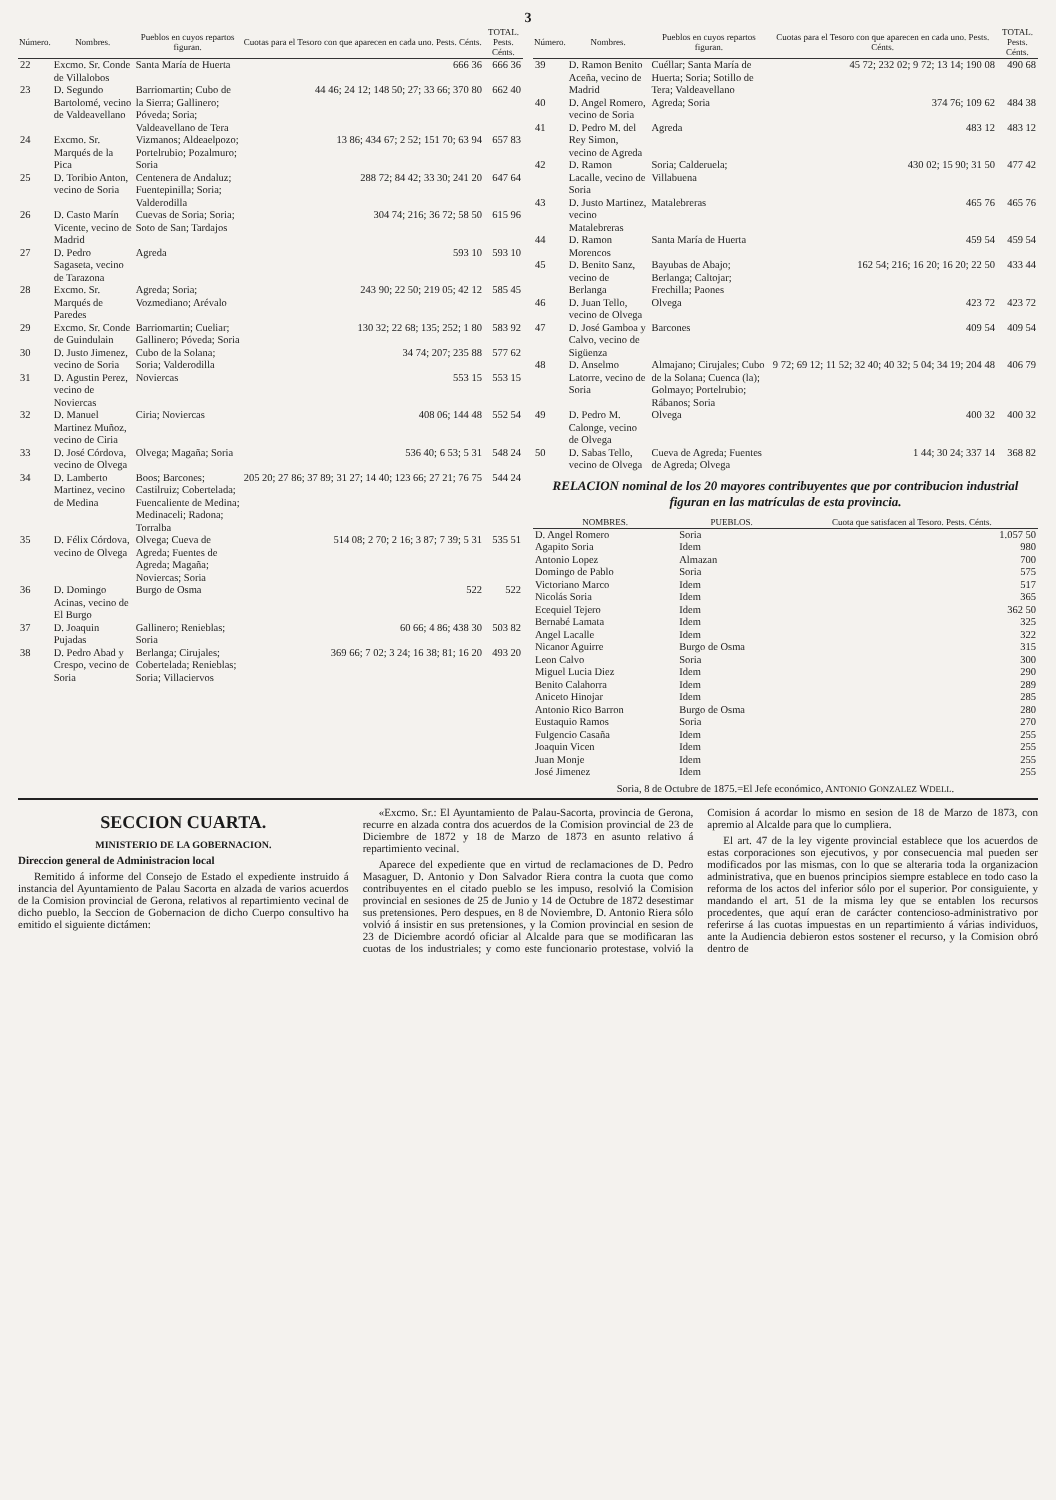3
| Número. | Nombres. | Pueblos en cuyos repartos figuran. | Cuotas para el Tesoro con que aparecen en cada uno. Pests. Cénts. | TOTAL. Pests. Cénts. |
| --- | --- | --- | --- | --- |
| 22 | Excmo. Sr. Conde de Villalobos | Santa María de Huerta | 666 36 | 666 36 |
| 23 | D. Segundo Bartolomé, vecino de Valdeavellano | Barriomartin; Cubo de la Sierra; Gallinero; Póveda; Soria; Valdeavellano de Tera | 44 46; 24 12; 148 50; 27; 33 66; 370 80 | 662 40 |
| 24 | Excmo. Sr. Marqués de la Pica | Vizmanos; Aldeaelpozo; Portelrubio; Pozalmuro; Soria | 13 86; 434 67; 2 52; 151 70; 63 94 | 657 83 |
| 25 | D. Toribio Anton, vecino de Soria | Centenera de Andaluz; Fuentepinilla; Soria; Valderodilla | 288 72; 84 42; 33 30; 241 20 | 647 64 |
| 26 | D. Casto Marín Vicente, vecino de Madrid | Cuevas de Soria; Soria; Soto de San; Tardajos | 304 74; 216; 36 72; 58 50 | 615 96 |
| 27 | D. Pedro Sagaseta, vecino de Tarazona | Agreda | 593 10 | 593 10 |
| 28 | Excmo. Sr. Marqués de Paredes | Agreda; Soria; Vozmediano; Arévalo | 243 90; 22 50; 219 05; 42 12 | 585 45 |
| 29 | Excmo. Sr. Conde de Guindulain | Barriomartin; Cueliar; Gallinero; Póveda; Soria | 130 32; 22 68; 135; 252; 1 80 | 583 92 |
| 30 | D. Justo Jimenez, vecino de Soria | Cubo de la Solana; Soria; Valderodilla | 34 74; 207; 235 88 | 577 62 |
| 31 | D. Agustin Perez, vecino de Noviercas | Noviercas | 553 15 | 553 15 |
| 32 | D. Manuel Martinez Muñoz, vecino de Ciria | Ciria; Noviercas | 408 06; 144 48 | 552 54 |
| 33 | D. José Córdova, vecino de Olvega | Olvega; Magaña; Soria | 536 40; 6 53; 5 31 | 548 24 |
| 34 | D. Lamberto Martinez, vecino de Medina | Boos; Barcones; Castilruiz; Cobertelada; Fuencaliente de Medina; Medinaceli; Radona; Torralba | 205 20; 27 86; 37 89; 31 27; 14 40; 123 66; 27 21; 76 75 | 544 24 |
| 35 | D. Félix Córdova, vecino de Olvega | Olvega; Cueva de Agreda; Fuentes de Agreda; Magaña; Noviercas; Soria | 514 08; 2 70; 2 16; 3 87; 7 39; 5 31 | 535 51 |
| 36 | D. Domingo Acinas, vecino de El Burgo | Burgo de Osma | 522 | 522 |
| 37 | D. Joaquin Pujadas | Gallinero; Renieblas; Soria | 60 66; 4 86; 438 30 | 503 82 |
| 38 | D. Pedro Abad y Crespo, vecino de Soria | Berlanga; Cirujales; Cobertelada; Renieblas; Soria; Villaciervos | 369 66; 7 02; 3 24; 16 38; 81; 16 20 | 493 20 |
| Número. | Nombres. | Pueblos en cuyos repartos figuran. | Cuotas para el Tesoro con que aparecen en cada uno. Pests. Cénts. | TOTAL. Pests. Cénts. |
| --- | --- | --- | --- | --- |
| 39 | D. Ramon Benito Aceña, vecino de Madrid | Cuéllar; Santa María de Huerta; Soria; Sotillo de Tera; Valdeavellano | 45 72; 232 02; 9 72; 13 14; 190 08 | 490 68 |
| 40 | D. Angel Romero, vecino de Soria | Agreda; Soria | 374 76; 109 62 | 484 38 |
| 41 | D. Pedro M. del Rey Simon, vecino de Agreda | Agreda | 483 12 | 483 12 |
| 42 | D. Ramon Lacalle, vecino de Soria | Soria; Calderuela; Villabuena | 430 02; 15 90; 31 50 | 477 42 |
| 43 | D. Justo Martinez, vecino Matalebreras | Matalebreras | 465 76 | 465 76 |
| 44 | D. Ramon Morencos | Santa María de Huerta | 459 54 | 459 54 |
| 45 | D. Benito Sanz, vecino de Berlanga | Bayubas de Abajo; Berlanga; Caltojar; Frechilla; Paones | 162 54; 216; 16 20; 16 20; 22 50 | 433 44 |
| 46 | D. Juan Tello, vecino de Olvega | Olvega | 423 72 | 423 72 |
| 47 | D. José Gamboa y Calvo, vecino de Sigüenza | Barcones | 409 54 | 409 54 |
| 48 | D. Anselmo Latorre, vecino de Soria | Almajano; Cirujales; Cubo de la Solana; Cuenca (la); Golmayo; Portelrubio; Rábanos; Soria | 9 72; 69 12; 11 52; 32 40; 40 32; 5 04; 34 19; 204 48 | 406 79 |
| 49 | D. Pedro M. Calonge, vecino de Olvega | Olvega | 400 32 | 400 32 |
| 50 | D. Sabas Tello, vecino de Olvega | Cueva de Agreda; Fuentes de Agreda; Olvega | 1 44; 30 24; 337 14 | 368 82 |
RELACION nominal de los 20 mayores contribuyentes que por contribucion industrial figuran en las matrículas de esta provincia.
| NOMBRES. | PUEBLOS. | Cuota que satisfacen al Tesoro. Pests. Cénts. |
| --- | --- | --- |
| D. Angel Romero | Soria | 1.057 50 |
| Agapito Soria | Idem | 980 |
| Antonio Lopez | Almazan | 700 |
| Domingo de Pablo | Soria | 575 |
| Victoriano Marco | Idem | 517 |
| Nicolás Soria | Idem | 365 |
| Ecequiel Tejero | Idem | 362 50 |
| Bernabé Lamata | Idem | 325 |
| Angel Lacalle | Idem | 322 |
| Nicanor Aguirre | Burgo de Osma | 315 |
| Leon Calvo | Soria | 300 |
| Miguel Lucia Diez | Idem | 290 |
| Benito Calahorra | Idem | 289 |
| Aniceto Hinojar | Idem | 285 |
| Antonio Rico Barron | Burgo de Osma | 280 |
| Eustaquio Ramos | Soria | 270 |
| Fulgencio Casaña | Idem | 255 |
| Joaquin Vicen | Idem | 255 |
| Juan Monje | Idem | 255 |
| José Jimenez | Idem | 255 |
Soria, 8 de Octubre de 1875.=El Jefe económico, ANTONIO GONZALEZ WDELL.
SECCION CUARTA.
MINISTERIO DE LA GOBERNACION.
Direccion general de Administracion local
Remitido á informe del Consejo de Estado el expediente instruido á instancia del Ayuntamiento de Palau Sacorta en alzada de varios acuerdos de la Comision provincial de Gerona, relativos al repartimiento vecinal de dicho pueblo, la Seccion de Gobernacion de dicho Cuerpo consultivo ha emitido el siguiente dictámen:
«Excmo. Sr.: El Ayuntamiento de Palau-Sacorta, provincia de Gerona, recurre en alzada contra dos acuerdos de la Comision provincial de 23 de Diciembre de 1872 y 18 de Marzo de 1873 en asunto relativo á repartimiento vecinal.
Aparece del expediente que en virtud de reclamaciones de D. Pedro Masaguer, D. Antonio y Don Salvador Riera contra la cuota que como contribuyentes en el citado pueblo se les impuso, resolvió la Comision provincial en sesiones de 25 de Junio y 14 de Octubre de 1872 desestimar sus pretensiones. Pero despues, en 8 de Noviembre, D. Antonio Riera sólo volvió á insistir en sus pretensiones, y la Comion provincial en sesion de 23 de Diciembre acordó oficiar al Alcalde para que se modificaran las cuotas de los industriales; y como este funcionario protestase, volvió la Comision á acordar lo mismo en sesion de 18 de Marzo de 1873, con apremio al Alcalde para que lo cumpliera.
El art. 47 de la ley vigente provincial establece que los acuerdos de estas corporaciones son ejecutivos, y por consecuencia mal pueden ser modificados por las mismas, con lo que se alteraria toda la organizacion administrativa, que en buenos principios siempre establece en todo caso la reforma de los actos del inferior sólo por el superior. Por consiguiente, y mandando el art. 51 de la misma ley que se entablen los recursos procedentes, que aquí eran de carácter contencioso-administrativo por referirse á las cuotas impuestas en un repartimiento á várias individuos, ante la Audiencia debieron estos sostener el recurso, y la Comision obró dentro de